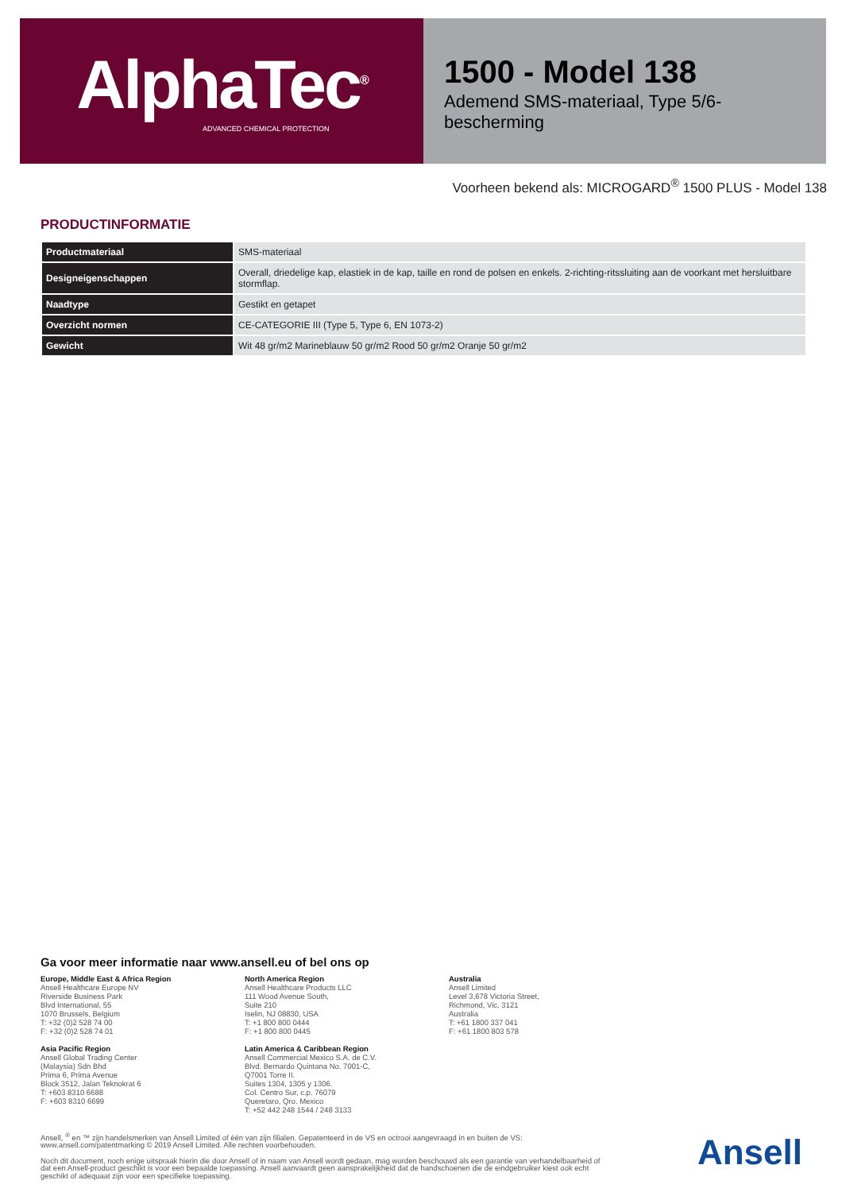AlphaTec<sup>®</sup>
ADVANCED CHEMICAL PROTECTION
1500 - Model 138
Ademend SMS-materiaal, Type 5/6-bescherming
Voorheen bekend als: MICROGARD<sup>®</sup> 1500 PLUS - Model 138
PRODUCTINFORMATIE
| Productmateriaal | SMS-materiaal |
| Designeigenschappen | Overall, driedelige kap, elastiek in de kap, taille en rond de polsen en enkels. 2-richting-ritssluiting aan de voorkant met hersluitbare stormflap. |
| Naadtype | Gestikt en getapet |
| Overzicht normen | CE-CATEGORIE III (Type 5, Type 6, EN 1073-2) |
| Gewicht | Wit 48 gr/m2 Marineblauw 50 gr/m2 Rood 50 gr/m2 Oranje 50 gr/m2 |
Ga voor meer informatie naar www.ansell.eu of bel ons op
Europe, Middle East & Africa Region
Ansell Healthcare Europe NV
Riverside Business Park
Blvd International, 55
1070 Brussels, Belgium
T: +32 (0)2 528 74 00
F: +32 (0)2 528 74 01
North America Region
Ansell Healthcare Products LLC
111 Wood Avenue South,
Suite 210
Iselin, NJ 08830, USA
T: +1 800 800 0444
F: +1 800 800 0445
Australia
Ansell Limited
Level 3,678 Victoria Street,
Richmond, Vic, 3121
Australia
T: +61 1800 337 041
F: +61 1800 803 578
Asia Pacific Region
Ansell Global Trading Center
(Malaysia) Sdn Bhd
Prima 6, Prima Avenue
Block 3512, Jalan Teknokrat 6
T: +603 8310 6688
F: +603 8310 6699
Latin America & Caribbean Region
Ansell Commercial Mexico S.A. de C.V.
Blvd. Bernardo Quintana No. 7001-C,
Q7001 Torre II.
Suites 1304, 1305 y 1306.
Col. Centro Sur, c.p. 76079
Queretaro, Qro. Mexico
T: +52 442 248 1544 / 248 3133
Ansell, <sup>®</sup> en ™ zijn handelsmerken van Ansell Limited of één van zijn filialen. Gepatenteerd in de VS en octrooi aangevraagd in en buiten de VS: www.ansell.com/patentmarking © 2019 Ansell Limited. Alle rechten voorbehouden.
Noch dit document, noch enige uitspraak hierin die door Ansell of in naam van Ansell wordt gedaan, mag worden beschouwd als een garantie van verhandelbaarheid of dat een Ansell-product geschikt is voor een bepaalde toepassing. Ansell aanvaardt geen aansprakelijkheid dat de handschoenen die de eindgebruiker kiest ook echt geschikt of adequaat zijn voor een specifieke toepassing.
Ansell